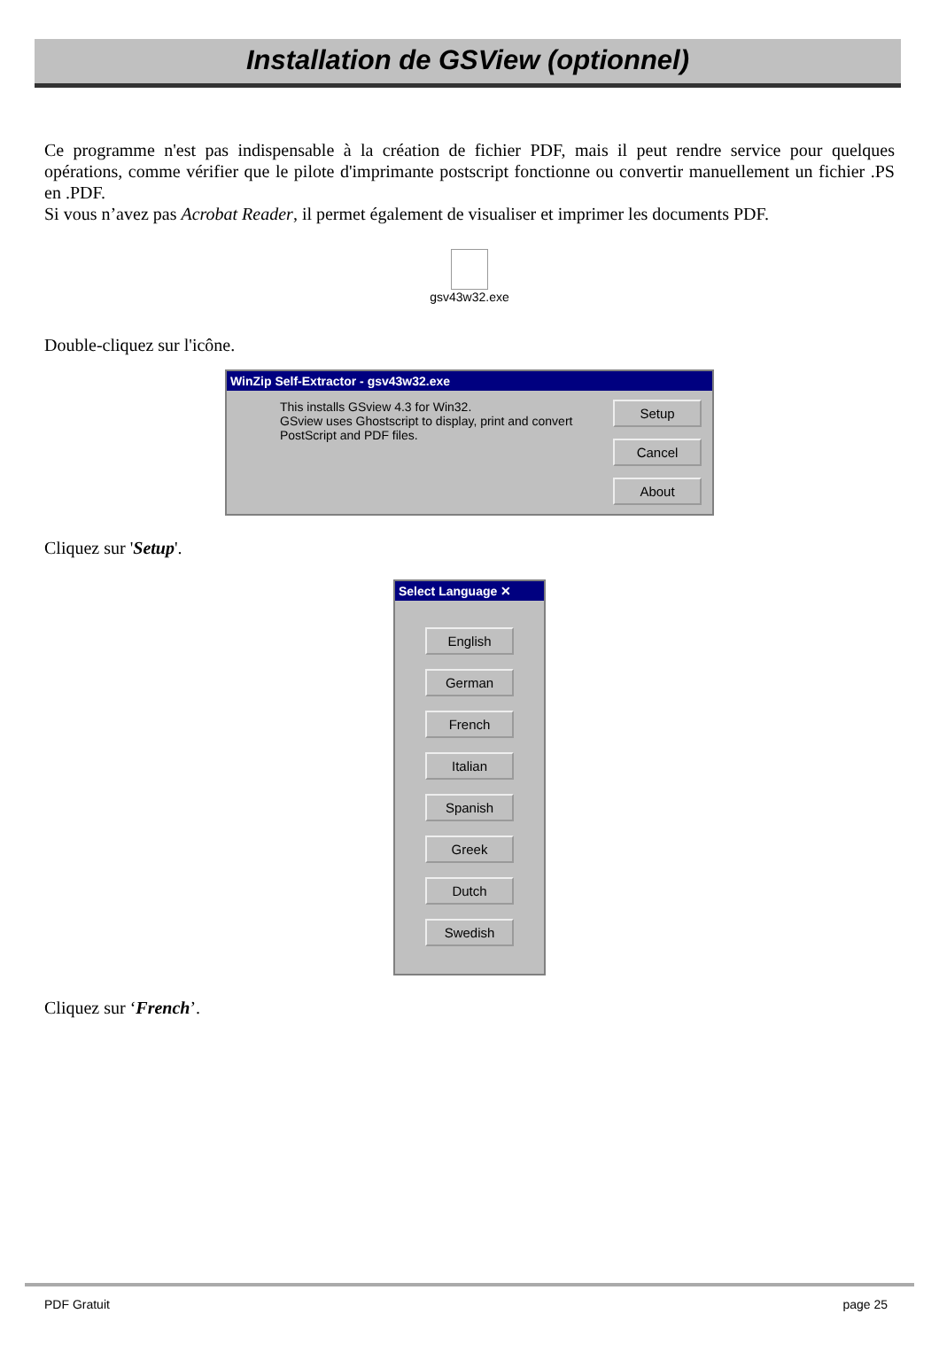Installation de GSView (optionnel)
Ce programme n'est pas indispensable à la création de fichier PDF, mais il peut rendre service pour quelques opérations, comme vérifier que le pilote d'imprimante postscript fonctionne ou convertir manuellement un fichier .PS en .PDF.
Si vous n’avez pas Acrobat Reader, il permet également de visualiser et imprimer les documents PDF.
gsv43w32.exe
Double-cliquez sur l'icône.
WinZip Self-Extractor - gsv43w32.exe
This installs GSview 4.3 for Win32.
GSview uses Ghostscript to display, print and convert
PostScript and PDF files.
Setup
Cancel
About
Cliquez sur 'Setup'.
Select Language ✕
English
German
French
Italian
Spanish
Greek
Dutch
Swedish
Cliquez sur ‘French’.
PDF Gratuit page 25